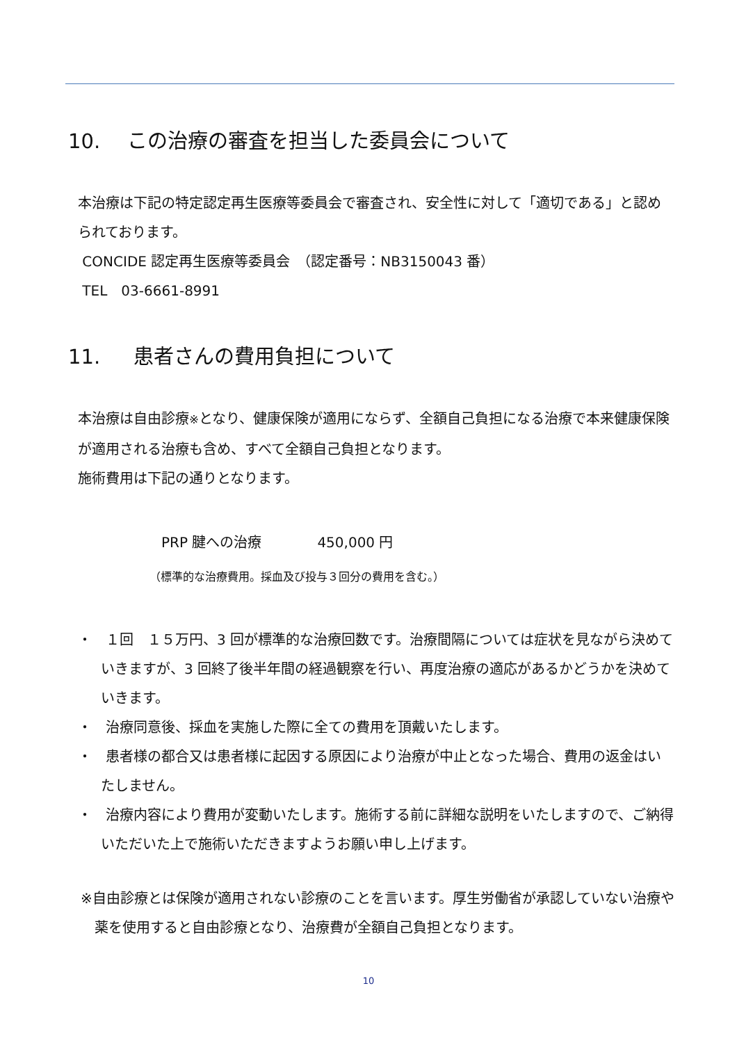10. この治療の審査を担当した委員会について
本治療は下記の特定認定再生医療等委員会で審査され、安全性に対して「適切である」と認められております。
CONCIDE 認定再生医療等委員会　（認定番号：NB3150043 番）
TEL　03-6661-8991
11. 患者さんの費用負担について
本治療は自由診療※となり、健康保険が適用にならず、全額自己負担になる治療で本来健康保険が適用される治療も含め、すべて全額自己負担となります。
施術費用は下記の通りとなります。
PRP 腱への治療　　　　450,000 円
（標準的な治療費用。採血及び投与３回分の費用を含む。）
・　１回　１５万円、3 回が標準的な治療回数です。治療間隔については症状を見ながら決めていきますが、3 回終了後半年間の経過観察を行い、再度治療の適応があるかどうかを決めていきます。
・　治療同意後、採血を実施した際に全ての費用を頂戴いたします。
・　患者様の都合又は患者様に起因する原因により治療が中止となった場合、費用の返金はいたしません。
・　治療内容により費用が変動いたします。施術する前に詳細な説明をいたしますので、ご納得いただいた上で施術いただきますようお願い申し上げます。
※自由診療とは保険が適用されない診療のことを言います。厚生労働省が承認していない治療や薬を使用すると自由診療となり、治療費が全額自己負担となります。
10